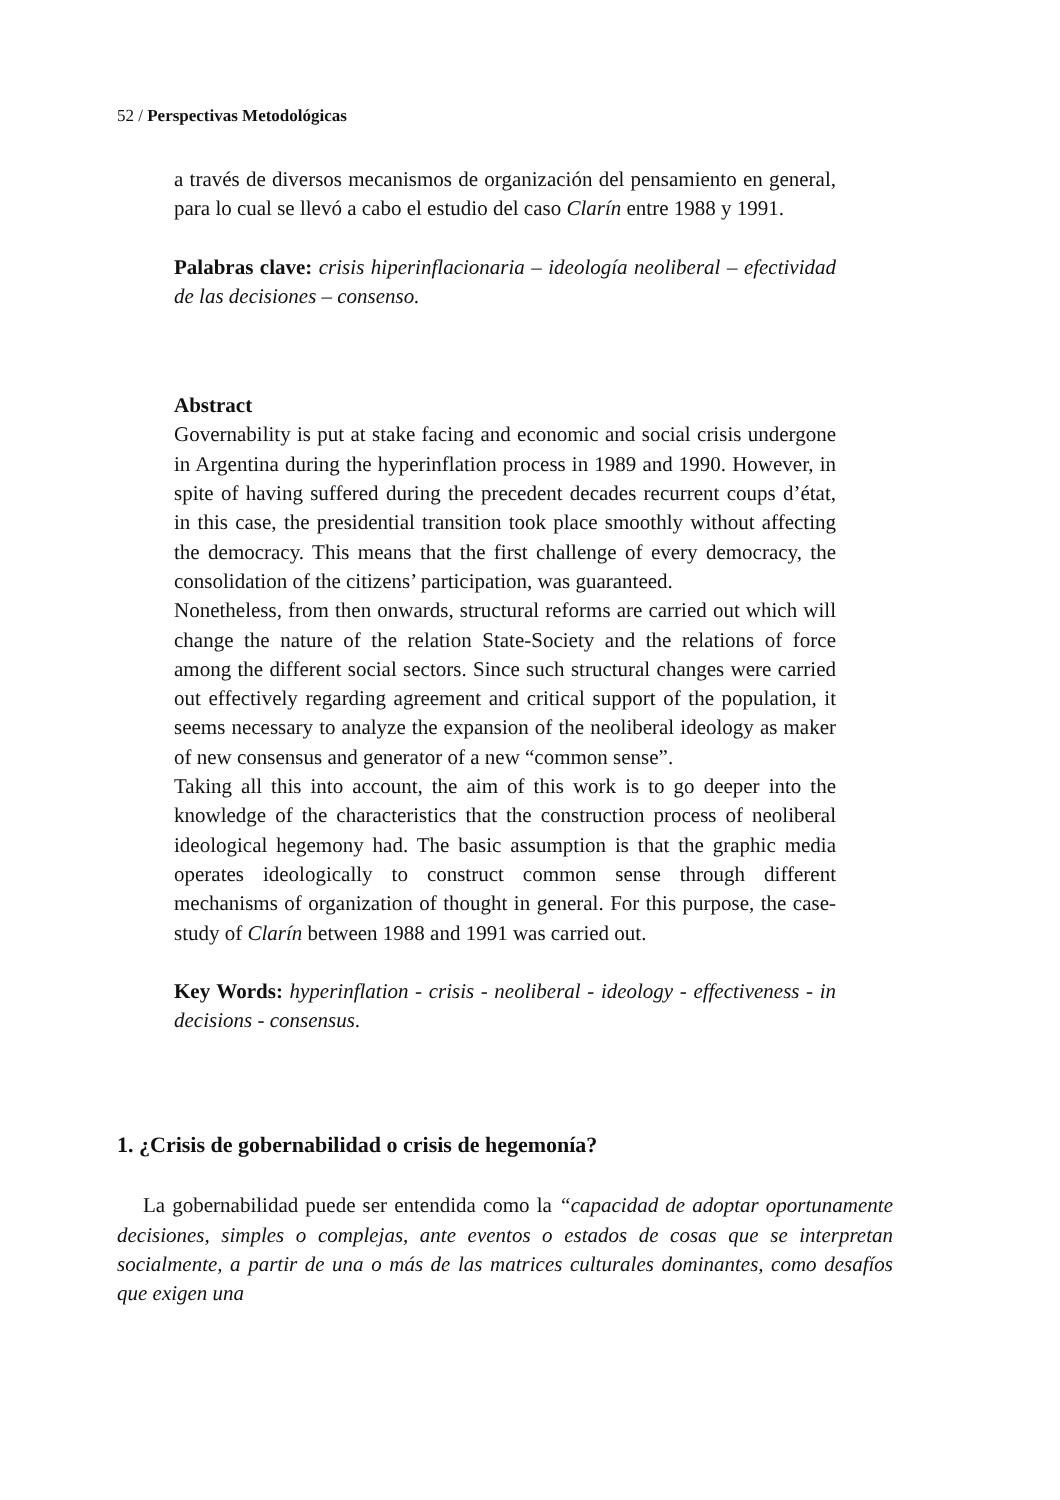52 / Perspectivas Metodológicas
a través de diversos mecanismos de organización del pensamiento en general, para lo cual se llevó a cabo el estudio del caso Clarín entre 1988 y 1991.
Palabras clave: crisis hiperinflacionaria – ideología neoliberal – efectividad de las decisiones – consenso.
Abstract
Governability is put at stake facing and economic and social crisis undergone in Argentina during the hyperinflation process in 1989 and 1990. However, in spite of having suffered during the precedent decades recurrent coups d’état, in this case, the presidential transition took place smoothly without affecting the democracy. This means that the first challenge of every democracy, the consolidation of the citizens’ participation, was guaranteed.
Nonetheless, from then onwards, structural reforms are carried out which will change the nature of the relation State-Society and the relations of force among the different social sectors. Since such structural changes were carried out effectively regarding agreement and critical support of the population, it seems necessary to analyze the expansion of the neoliberal ideology as maker of new consensus and generator of a new “common sense”.
Taking all this into account, the aim of this work is to go deeper into the knowledge of the characteristics that the construction process of neoliberal ideological hegemony had. The basic assumption is that the graphic media operates ideologically to construct common sense through different mechanisms of organization of thought in general. For this purpose, the case-study of Clarín between 1988 and 1991 was carried out.
Key Words: hyperinflation - crisis - neoliberal - ideology - effectiveness - in decisions - consensus.
1. ¿Crisis de gobernabilidad o crisis de hegemonía?
La gobernabilidad puede ser entendida como la “capacidad de adoptar oportunamente decisiones, simples o complejas, ante eventos o estados de cosas que se interpretan socialmente, a partir de una o más de las matrices culturales dominantes, como desafíos que exigen una